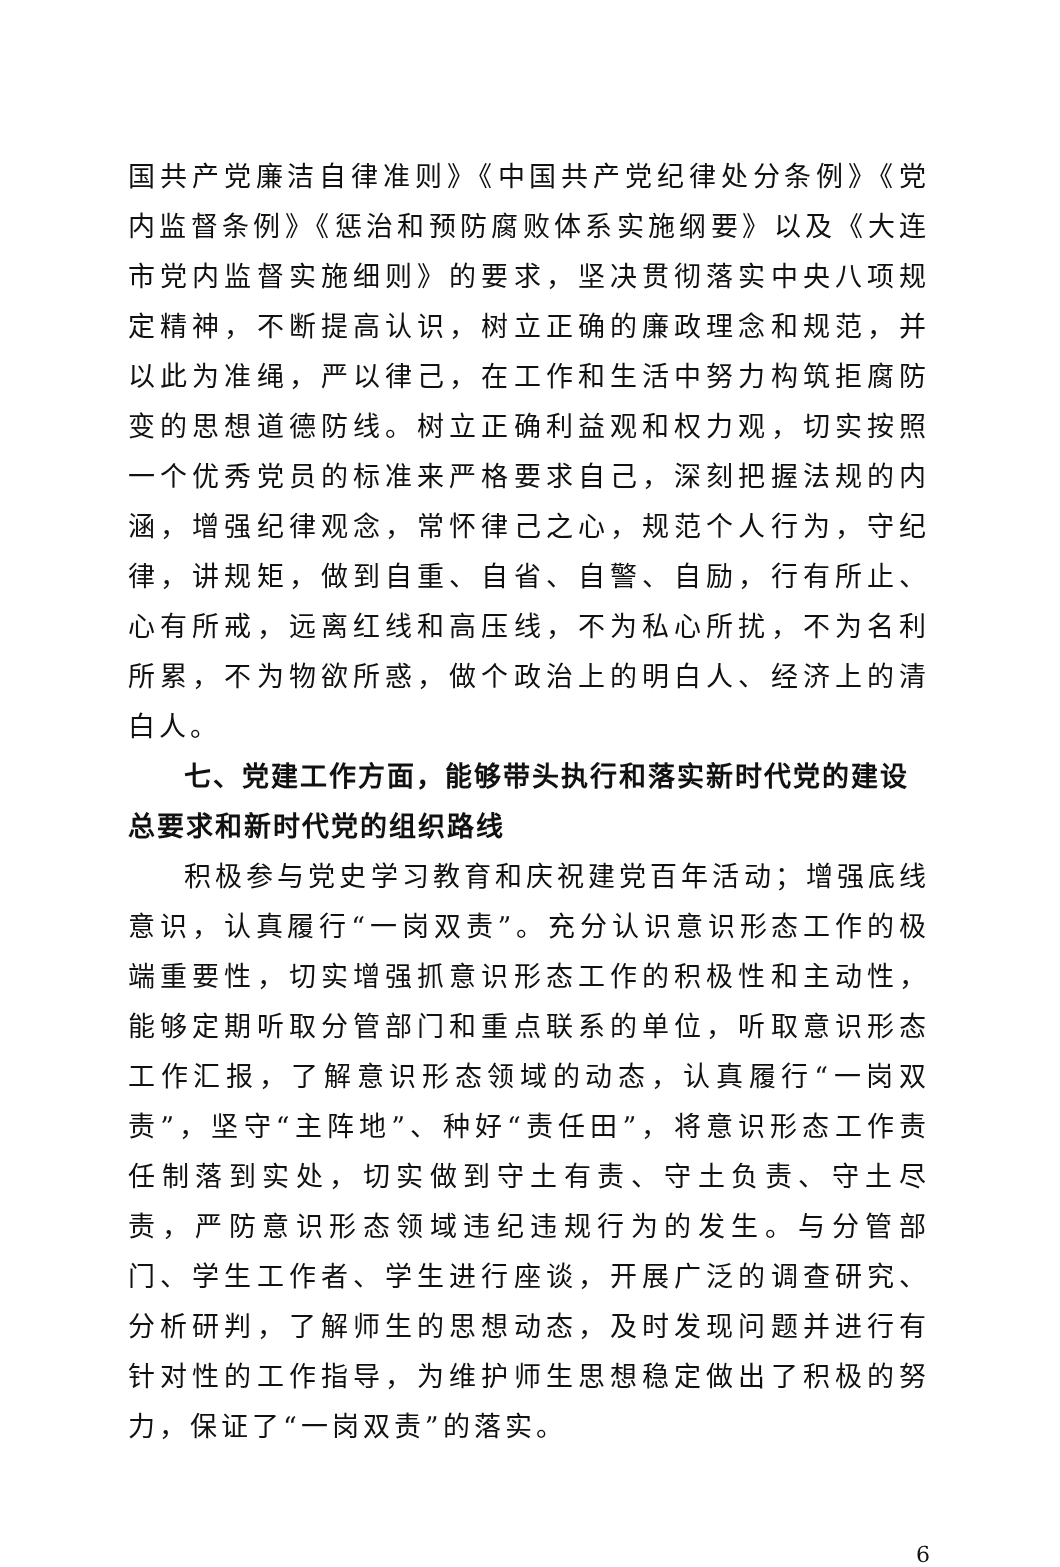国共产党廉洁自律准则》《中国共产党纪律处分条例》《党内监督条例》《惩治和预防腐败体系实施纲要》以及《大连市党内监督实施细则》的要求，坚决贯彻落实中央八项规定精神，不断提高认识，树立正确的廉政理念和规范，并以此为准绳，严以律己，在工作和生活中努力构筑拒腐防变的思想道德防线。树立正确利益观和权力观，切实按照一个优秀党员的标准来严格要求自己，深刻把握法规的内涵，增强纪律观念，常怀律己之心，规范个人行为，守纪律，讲规矩，做到自重、自省、自警、自励，行有所止、心有所戒，远离红线和高压线，不为私心所扰，不为名利所累，不为物欲所惑，做个政治上的明白人、经济上的清白人。
七、党建工作方面，能够带头执行和落实新时代党的建设总要求和新时代党的组织路线
积极参与党史学习教育和庆祝建党百年活动；增强底线意识，认真履行“一岗双责”。充分认识意识形态工作的极端重要性，切实增强抓意识形态工作的积极性和主动性，能够定期听取分管部门和重点联系的单位，听取意识形态工作汇报，了解意识形态领域的动态，认真履行“一岗双责”，坚守“主阵地”、种好“责任田”，将意识形态工作责任制落到实处，切实做到守土有责、守土负责、守土尽责，严防意识形态领域违纪违规行为的发生。与分管部门、学生工作者、学生进行座谈，开展广泛的调查研究、分析研判，了解师生的思想动态，及时发现问题并进行有针对性的工作指导，为维护师生思想稳定做出了积极的努力，保证了“一岗双责”的落实。
6